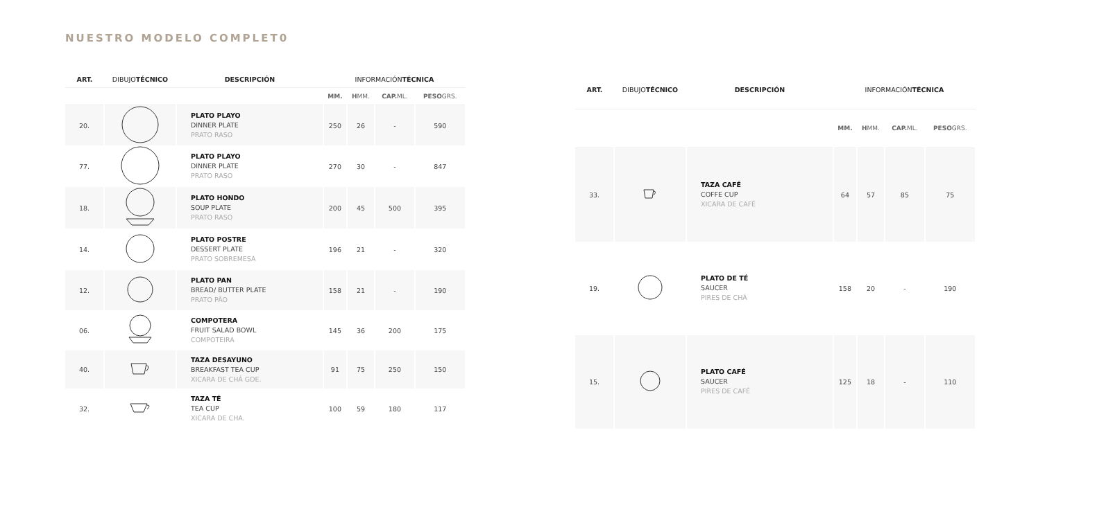NUESTRO MODELO COMPLET0
| ART. | DIBUJO TÉCNICO | DESCRIPCIÓN | INFORMACIÓN TÉCNICA | | | |
| --- | --- | --- | --- | --- | --- | --- |
| | | | MM. | H MM. | CAP. ML. | PESO GRS. |
| 20. | | PLATO PLAYO DINNER PLATE PRATO RASO | 250 | 26 | - | 590 |
| 77. | | PLATO PLAYO DINNER PLATE PRATO RASO | 270 | 30 | - | 847 |
| 18. | | PLATO HONDO SOUP PLATE PRATO RASO | 200 | 45 | 500 | 395 |
| 14. | | PLATO POSTRE DESSERT PLATE PRATO SOBREMESA | 196 | 21 | - | 320 |
| 12. | | PLATO PAN BREAD/ BUTTER PLATE PRATO PÃO | 158 | 21 | - | 190 |
| 06. | | COMPOTERA FRUIT SALAD BOWL COMPOTEIRA | 145 | 36 | 200 | 175 |
| 40. | | TAZA DESAYUNO BREAKFAST TEA CUP XICARA DE CHÁ GDE. | 91 | 75 | 250 | 150 |
| 32. | | TAZA TÉ TEA CUP XICARA DE CHA. | 100 | 59 | 180 | 117 |
| ART. | DIBUJO TÉCNICO | DESCRIPCIÓN | INFORMACIÓN TÉCNICA | | | |
| --- | --- | --- | --- | --- | --- | --- |
| | | | MM. | H MM. | CAP. ML. | PESO GRS. |
| 33. | | TAZA CAFÉ COFFE CUP XICARA DE CAFÉ | 64 | 57 | 85 | 75 |
| 19. | | PLATO DE TÉ SAUCER PIRES DE CHÁ | 158 | 20 | - | 190 |
| 15. | | PLATO CAFÉ SAUCER PIRES DE CAFÉ | 125 | 18 | - | 110 |